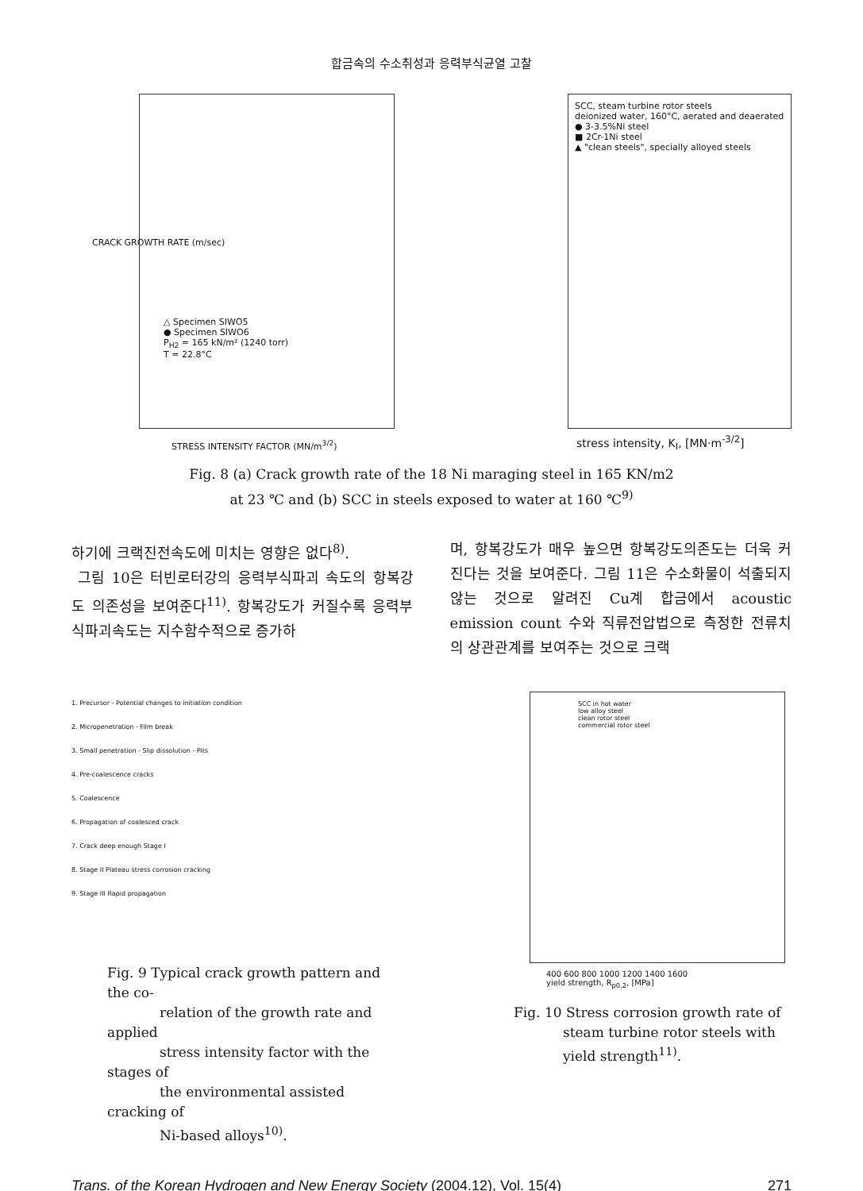합금속의 수소취성과 응력부식균열 고찰
△ Specimen SIWO5
● Specimen SIWO6
P<sub>H2</sub> = 165 kN/m² (1240 torr)
T = 22.8°C
STRESS INTENSITY FACTOR (MN/m<sup>3/2</sup>)
CRACK GROWTH RATE (m/sec)
SCC, steam turbine rotor steels
deionized water, 160°C, aerated and deaerated
● 3-3.5%Ni steel
■ 2Cr-1Ni steel
▲ "clean steels", specially alloyed steels
stress intensity, K<sub>I</sub>, [MN·m<sup>-3/2</sup>]
Fig. 8 (a) Crack growth rate of the 18 Ni maraging steel in 165 KN/m2
at 23 ℃ and (b) SCC in steels exposed to water at 160 ℃<sup>9)</sup>
하기에 크랙진전속도에 미치는 영향은 없다<sup>8)</sup>.
그림 10은 터빈로터강의 응력부식파괴 속도의 항복강도 의존성을 보여준다<sup>11)</sup>. 항복강도가 커질수록 응력부식파괴속도는 지수함수적으로 증가하
며, 항복강도가 매우 높으면 항복강도의존도는 더욱 커진다는 것을 보여준다. 그림 11은 수소화물이 석출되지 않는 것으로 알려진 Cu계 합금에서 acoustic emission count 수와 직류전압법으로 측정한 전류치의 상관관계를 보여주는 것으로 크랙
1. Precursor - Potential changes to initiation condition
2. Micropenetration - Film break
3. Small penetration - Slip dissolution - Pits
4. Pre-coalescence cracks
5. Coalescence
6. Propagation of coalesced crack
7. Crack deep enough Stage I
8. Stage II Plateau stress corrosion cracking
9. Stage III Rapid propagation
Fig. 9 Typical crack growth pattern and the co-
relation of the growth rate and applied
stress intensity factor with the stages of
the environmental assisted cracking of
Ni-based alloys<sup>10)</sup>.
SCC in hot water
low alloy steel
clean rotor steel
commercial rotor steel
400 600 800 1000 1200 1400 1600
yield strength, R<sub>p0.2</sub>, [MPa]
Fig. 10 Stress corrosion growth rate of
steam turbine rotor steels with
yield strength<sup>11)</sup>.
Trans. of the Korean Hydrogen and New Energy Society (2004.12), Vol. 15(4) 271